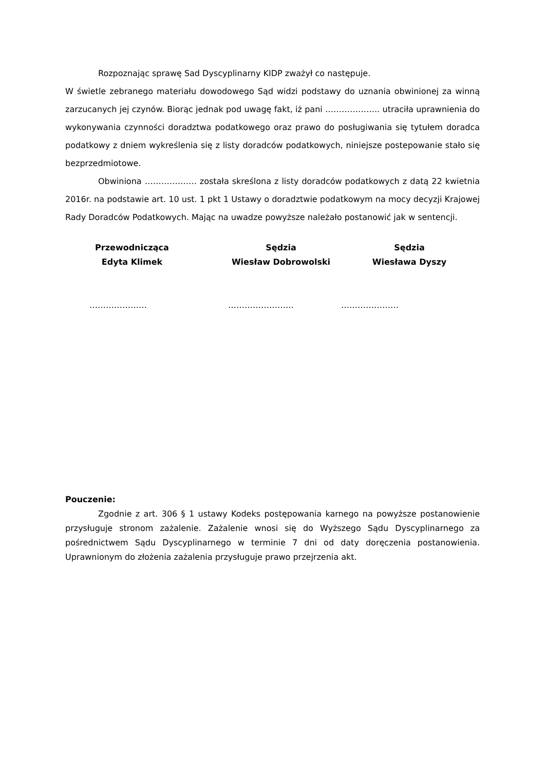Rozpoznając sprawę Sad Dyscyplinarny KIDP zważył co następuje.
W świetle zebranego materiału dowodowego Sąd widzi podstawy do uznania obwinionej za winną zarzucanych jej czynów. Biorąc jednak pod uwagę fakt, iż pani ……………….. utraciła uprawnienia do wykonywania czynności doradztwa podatkowego oraz prawo do posługiwania się tytułem doradca podatkowy z dniem wykreślenia się z listy doradców podatkowych, niniejsze postepowanie stało się bezprzedmiotowe.
Obwiniona ………………. została skreślona z listy doradców podatkowych z datą 22 kwietnia 2016r. na podstawie art. 10 ust. 1 pkt 1 Ustawy o doradztwie podatkowym na mocy decyzji Krajowej Rady Doradców Podatkowych. Mając na uwadze powyższe należało postanowić jak w sentencji.
Przewodnicząca
Edyta Klimek
Sędzia
Wiesław Dobrowolski
Sędzia
Wiesława Dyszy
………………… …………………… …………………
Pouczenie:
Zgodnie z art. 306 § 1 ustawy Kodeks postępowania karnego na powyższe postanowienie przysługuje stronom zażalenie. Zażalenie wnosi się do Wyższego Sądu Dyscyplinarnego za pośrednictwem Sądu Dyscyplinarnego w terminie 7 dni od daty doręczenia postanowienia. Uprawnionym do złożenia zażalenia przysługuje prawo przejrzenia akt.